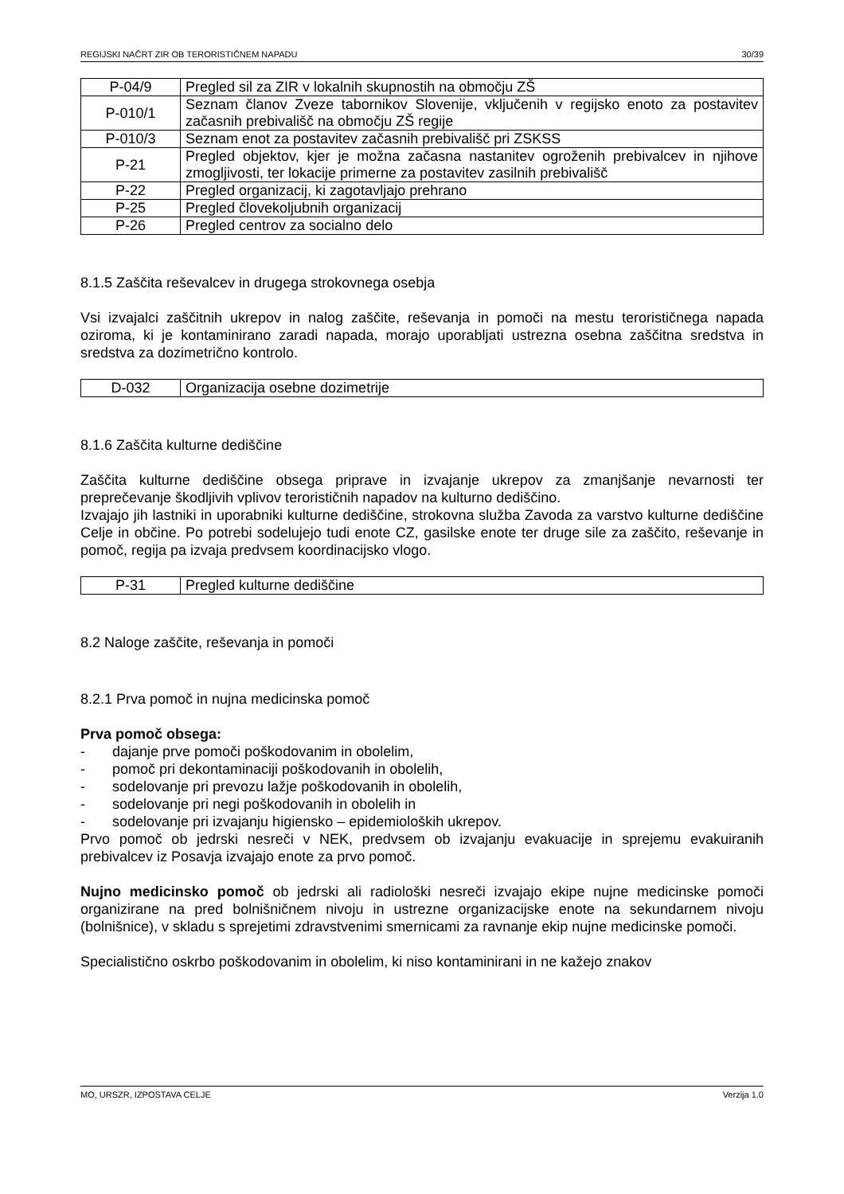REGIJSKI NAČRT ZIR OB TERORISTIČNEM NAPADU 30/39
| P-04/9 | Pregled sil za ZIR v lokalnih skupnostih na območju ZŠ |
| P-010/1 | Seznam članov Zveze tabornikov Slovenije, vključenih v regijsko enoto za postavitev začasnih prebivališč na območju ZŠ regije |
| P-010/3 | Seznam enot za postavitev začasnih prebivališč pri ZSKSS |
| P-21 | Pregled objektov, kjer je možna začasna nastanitev ogroženih prebivalcev in njihove zmogljivosti, ter lokacije primerne za postavitev zasilnih prebivališč |
| P-22 | Pregled organizacij, ki zagotavljajo prehrano |
| P-25 | Pregled človekoljubnih organizacij |
| P-26 | Pregled centrov za socialno delo |
8.1.5 Zaščita reševalcev in drugega strokovnega osebja
Vsi izvajalci zaščitnih ukrepov in nalog zaščite, reševanja in pomoči na mestu terorističnega napada oziroma, ki je kontaminirano zaradi napada, morajo uporabljati ustrezna osebna zaščitna sredstva in sredstva za dozimetrično kontrolo.
| D-032 | Organizacija osebne dozimetrije |
8.1.6 Zaščita kulturne dediščine
Zaščita kulturne dediščine obsega priprave in izvajanje ukrepov za zmanjšanje nevarnosti ter preprečevanje škodljivih vplivov terorističnih napadov na kulturno dediščino.
Izvajajo jih lastniki in uporabniki kulturne dediščine, strokovna služba Zavoda za varstvo kulturne dediščine Celje in občine. Po potrebi sodelujejo tudi enote CZ, gasilske enote ter druge sile za zaščito, reševanje in pomoč, regija pa izvaja predvsem koordinacijsko vlogo.
| P-31 | Pregled kulturne dediščine |
8.2 Naloge zaščite, reševanja in pomoči
8.2.1 Prva pomoč in nujna medicinska pomoč
Prva pomoč obsega:
- dajanje prve pomoči poškodovanim in obolelim,
- pomoč pri dekontaminaciji poškodovanih in obolelih,
- sodelovanje pri prevozu lažje poškodovanih in obolelih,
- sodelovanje pri negi poškodovanih in obolelih in
- sodelovanje pri izvajanju higiensko – epidemioloških ukrepov.
Prvo pomoč ob jedrski nesreči v NEK, predvsem ob izvajanju evakuacije in sprejemu evakuiranih prebivalcev iz Posavja izvajajo enote za prvo pomoč.
Nujno medicinsko pomoč ob jedrski ali radiološki nesreči izvajajo ekipe nujne medicinske pomoči organizirane na pred bolnišničnem nivoju in ustrezne organizacijske enote na sekundarnem nivoju (bolnišnice), v skladu s sprejetimi zdravstvenimi smernicami za ravnanje ekip nujne medicinske pomoči.
Specialistično oskrbo poškodovanim in obolelim, ki niso kontaminirani in ne kažejo znakov
MO, URSZR, IZPOSTAVA CELJE Verzija 1.0